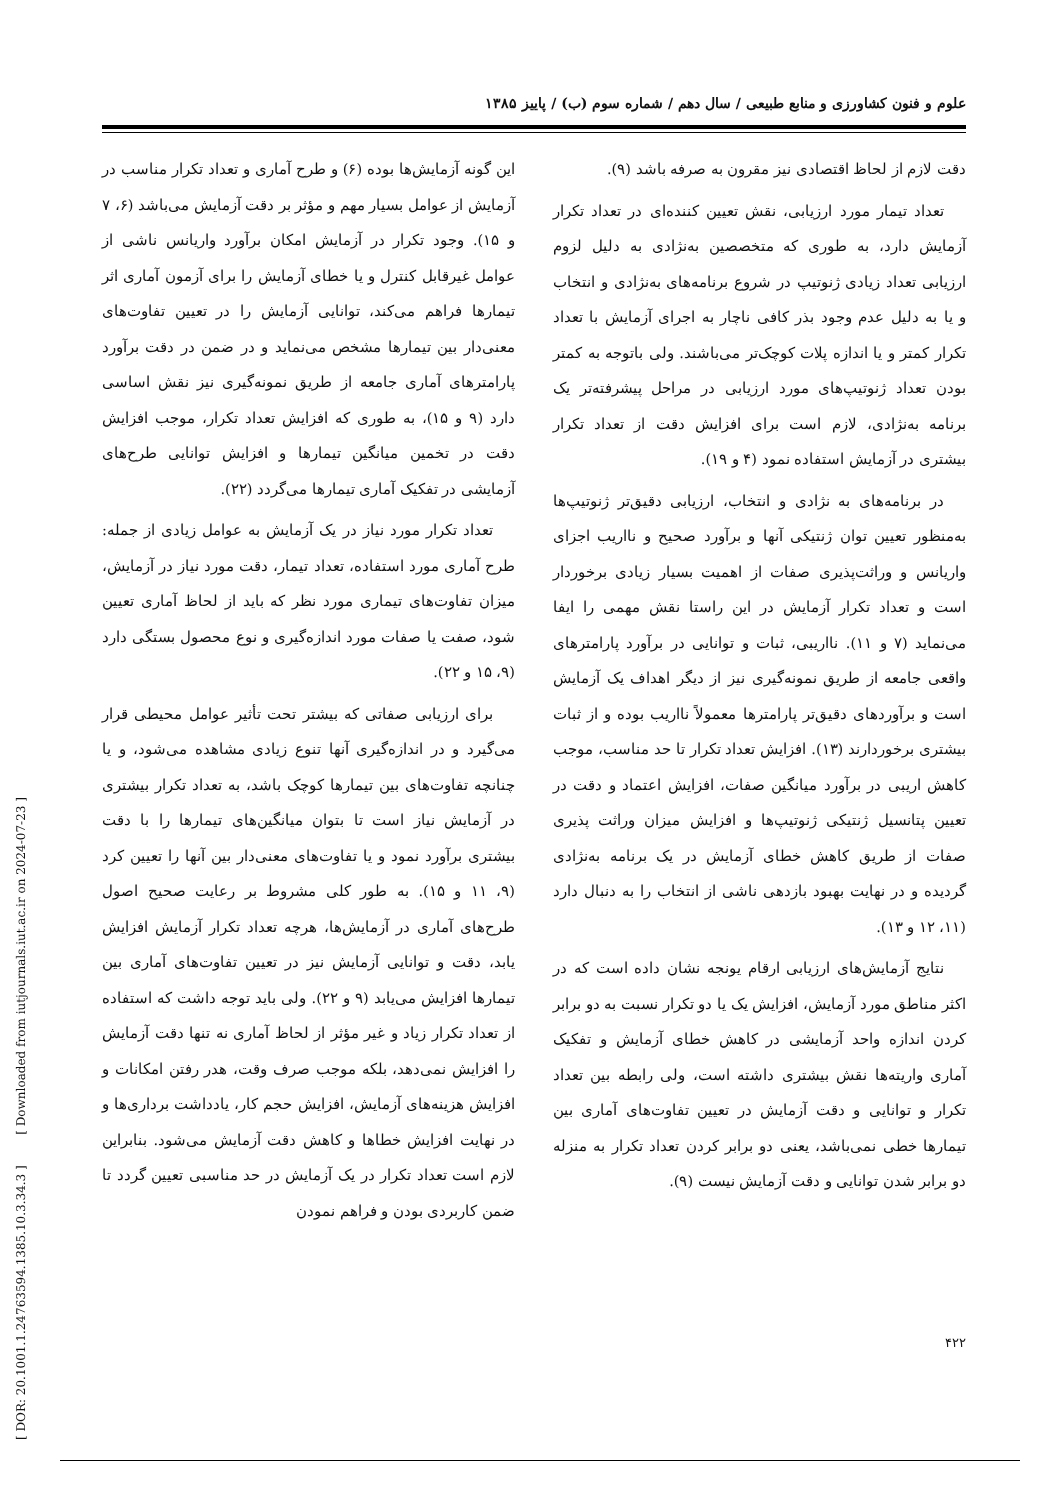علوم و فنون کشاورزی و منابع طبیعی / سال دهم / شماره سوم (ب) / پاییز ۱۳۸۵
این گونه آزمایش‌ها بوده (۶) و طرح آماری و تعداد تکرار مناسب در آزمایش از عوامل بسیار مهم و مؤثر بر دقت آزمایش می‌باشد (۶، ۷ و ۱۵). وجود تکرار در آزمایش امکان برآورد واریانس ناشی از عوامل غیرقابل کنترل و یا خطای آزمایش را برای آزمون آماری اثر تیمارها فراهم می‌کند، توانایی آزمایش را در تعیین تفاوت‌های معنی‌دار بین تیمارها مشخص می‌نماید و در ضمن در دقت برآورد پارامترهای آماری جامعه از طریق نمونه‌گیری نیز نقش اساسی دارد (۹ و ۱۵)، به طوری که افزایش تعداد تکرار، موجب افزایش دقت در تخمین میانگین تیمارها و افزایش توانایی طرح‌های آزمایشی در تفکیک آماری تیمارها می‌گردد (۲۲).
تعداد تکرار مورد نیاز در یک آزمایش به عوامل زیادی از جمله: طرح آماری مورد استفاده، تعداد تیمار، دقت مورد نیاز در آزمایش، میزان تفاوت‌های تیماری مورد نظر که باید از لحاظ آماری تعیین شود، صفت یا صفات مورد اندازه‌گیری و نوع محصول بستگی دارد (۹، ۱۵ و ۲۲).
برای ارزیابی صفاتی که بیشتر تحت تأثیر عوامل محیطی قرار می‌گیرد و در اندازه‌گیری آنها تنوع زیادی مشاهده می‌شود، و یا چنانچه تفاوت‌های بین تیمارها کوچک باشد، به تعداد تکرار بیشتری در آزمایش نیاز است تا بتوان میانگین‌های تیمارها را با دقت بیشتری برآورد نمود و یا تفاوت‌های معنی‌دار بین آنها را تعیین کرد (۹، ۱۱ و ۱۵). به طور کلی مشروط بر رعایت صحیح اصول طرح‌های آماری در آزمایش‌ها، هرچه تعداد تکرار آزمایش افزایش یابد، دقت و توانایی آزمایش نیز در تعیین تفاوت‌های آماری بین تیمارها افزایش می‌یابد (۹ و ۲۲). ولی باید توجه داشت که استفاده از تعداد تکرار زیاد و غیر مؤثر از لحاظ آماری نه تنها دقت آزمایش را افزایش نمی‌دهد، بلکه موجب صرف وقت، هدر رفتن امکانات و افزایش هزینه‌های آزمایش، افزایش حجم کار، یادداشت برداری‌ها و در نهایت افزایش خطاها و کاهش دقت آزمایش می‌شود. بنابراین لازم است تعداد تکرار در یک آزمایش در حد مناسبی تعیین گردد تا ضمن کاربردی بودن و فراهم نمودن
دقت لازم از لحاظ اقتصادی نیز مقرون به صرفه باشد (۹).
تعداد تیمار مورد ارزیابی، نقش تعیین کننده‌ای در تعداد تکرار آزمایش دارد، به طوری که متخصصین به‌نژادی به دلیل لزوم ارزیابی تعداد زیادی ژنوتیپ در شروع برنامه‌های به‌نژادی و انتخاب و یا به دلیل عدم وجود بذر کافی ناچار به اجرای آزمایش با تعداد تکرار کمتر و یا اندازه پلات کوچک‌تر می‌باشند. ولی باتوجه به کمتر بودن تعداد ژنوتیپ‌های مورد ارزیابی در مراحل پیشرفته‌تر یک برنامه به‌نژادی، لازم است برای افزایش دقت از تعداد تکرار بیشتری در آزمایش استفاده نمود (۴ و ۱۹).
در برنامه‌های به نژادی و انتخاب، ارزیابی دقیق‌تر ژنوتیپ‌ها به‌منظور تعیین توان ژنتیکی آنها و برآورد صحیح و نااریب اجزای واریانس و وراثت‌پذیری صفات از اهمیت بسیار زیادی برخوردار است و تعداد تکرار آزمایش در این راستا نقش مهمی را ایفا می‌نماید (۷ و ۱۱). نااریبی، ثبات و توانایی در برآورد پارامترهای واقعی جامعه از طریق نمونه‌گیری نیز از دیگر اهداف یک آزمایش است و برآوردهای دقیق‌تر پارامترها معمولاً نااریب بوده و از ثبات بیشتری برخوردارند (۱۳). افزایش تعداد تکرار تا حد مناسب، موجب کاهش اریبی در برآورد میانگین صفات، افزایش اعتماد و دقت در تعیین پتانسیل ژنتیکی ژنوتیپ‌ها و افزایش میزان وراثت پذیری صفات از طریق کاهش خطای آزمایش در یک برنامه به‌نژادی گردیده و در نهایت بهبود بازدهی ناشی از انتخاب را به دنبال دارد (۱۱، ۱۲ و ۱۳).
نتایج آزمایش‌های ارزیابی ارقام یونجه نشان داده است که در اکثر مناطق مورد آزمایش، افزایش یک یا دو تکرار نسبت به دو برابر کردن اندازه واحد آزمایشی در کاهش خطای آزمایش و تفکیک آماری واریته‌ها نقش بیشتری داشته است، ولی رابطه بین تعداد تکرار و توانایی و دقت آزمایش در تعیین تفاوت‌های آماری بین تیمارها خطی نمی‌باشد، یعنی دو برابر کردن تعداد تکرار به منزله دو برابر شدن توانایی و دقت آزمایش نیست (۹).
۴۲۲
[ DOR: 20.1001.1.24763594.1385.10.3.34.3 ] [ Downloaded from iutjournals.iut.ac.ir on 2024-07-23 ]